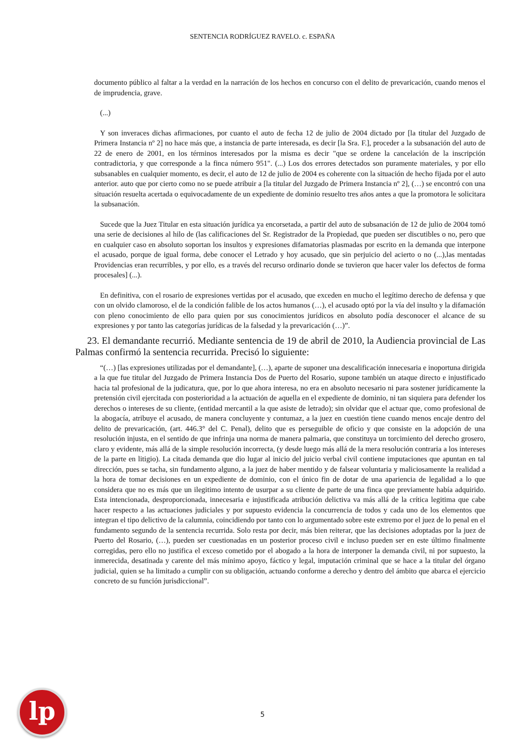SENTENCIA RODRÍGUEZ RAVELO. c. ESPAÑA
documento público al faltar a la verdad en la narración de los hechos en concurso con el delito de prevaricación, cuando menos el de imprudencia, grave.
(...)
Y son inveraces dichas afirmaciones, por cuanto el auto de fecha 12 de julio de 2004 dictado por [la titular del Juzgado de Primera Instancia nº 2] no hace más que, a instancia de parte interesada, es decir [la Sra. F.], proceder a la subsanación del auto de 22 de enero de 2001, en los términos interesados por la misma es decir "que se ordene la cancelación de la inscripción contradictoria, y que corresponde a la finca número 951". (...) Los dos errores detectados son puramente materiales, y por ello subsanables en cualquier momento, es decir, el auto de 12 de julio de 2004 es coherente con la situación de hecho fijada por el auto anterior. auto que por cierto como no se puede atribuir a [la titular del Juzgado de Primera Instancia nº 2], (…) se encontró con una situación resuelta acertada o equivocadamente de un expediente de dominio resuelto tres años antes a que la promotora le solicitara la subsanación.
Sucede que la Juez Titular en esta situación jurídica ya encorsetada, a partir del auto de subsanación de 12 de julio de 2004 tomó una serie de decisiones al hilo de (las calificaciones del Sr. Registrador de la Propiedad, que pueden ser discutibles o no, pero que en cualquier caso en absoluto soportan los insultos y expresiones difamatorias plasmadas por escrito en la demanda que interpone el acusado, porque de igual forma, debe conocer el Letrado y hoy acusado, que sin perjuicio del acierto o no (...),las mentadas Providencias eran recurribles, y por ello, es a través del recurso ordinario donde se tuvieron que hacer valer los defectos de forma procesales] (...).
En definitiva, con el rosario de expresiones vertidas por el acusado, que exceden en mucho el legítimo derecho de defensa y que con un olvido clamoroso, el de la condición falible de los actos humanos (…), el acusado optó por la vía del insulto y la difamación con pleno conocimiento de ello para quien por sus conocimientos jurídicos en absoluto podía desconocer el alcance de su expresiones y por tanto las categorías jurídicas de la falsedad y la prevaricación (…)”.
23. El demandante recurrió. Mediante sentencia de 19 de abril de 2010, la Audiencia provincial de Las Palmas confirmó la sentencia recurrida. Precisó lo siguiente:
“(…) [las expresiones utilizadas por el demandante], (…), aparte de suponer una descalificación innecesaria e inoportuna dirigida a la que fue titular del Juzgado de Primera Instancia Dos de Puerto del Rosario, supone también un ataque directo e injustificado hacia tal profesional de la judicatura, que, por lo que ahora interesa, no era en absoluto necesario ni para sostener jurídicamente la pretensión civil ejercitada con posterioridad a la actuación de aquella en el expediente de dominio, ni tan siquiera para defender los derechos o intereses de su cliente, (entidad mercantil a la que asiste de letrado); sin olvidar que el actuar que, como profesional de la abogacía, atribuye el acusado, de manera concluyente y contumaz, a la juez en cuestión tiene cuando menos encaje dentro del delito de prevaricación, (art. 446.3° del C. Penal), delito que es perseguible de oficio y que consiste en la adopción de una resolución injusta, en el sentido de que infrinja una norma de manera palmaria, que constituya un torcimiento del derecho grosero, claro y evidente, más allá de la simple resolución incorrecta, (y desde luego más allá de la mera resolución contraria a los intereses de la parte en litigio). La citada demanda que dio lugar al inicio del juicio verbal civil contiene imputaciones que apuntan en tal dirección, pues se tacha, sin fundamento alguno, a la juez de haber mentido y de falsear voluntaria y maliciosamente la realidad a la hora de tomar decisiones en un expediente de dominio, con el único fin de dotar de una apariencia de legalidad a lo que considera que no es más que un ilegitimo intento de usurpar a su cliente de parte de una finca que previamente había adquirido. Esta intencionada, desproporcionada, innecesaria e injustificada atribución delictiva va más allá de la crítica legitima que cabe hacer respecto a las actuaciones judiciales y por supuesto evidencia la concurrencia de todos y cada uno de los elementos que integran el tipo delictivo de la calumnia, coincidiendo por tanto con lo argumentado sobre este extremo por el juez de lo penal en el fundamento segundo de la sentencia recurrida. Solo resta por decir, más bien reiterar, que las decisiones adoptadas por la juez de Puerto del Rosario, (…), pueden ser cuestionadas en un posterior proceso civil e incluso pueden ser en este último finalmente corregidas, pero ello no justifica el exceso cometido por el abogado a la hora de interponer la demanda civil, ni por supuesto, la inmerecida, desatinada y carente del más mínimo apoyo, fáctico y legal, imputación criminal que se hace a la titular del órgano judicial, quien se ha limitado a cumplir con su obligación, actuando conforme a derecho y dentro del ámbito que abarca el ejercicio concreto de su función jurisdiccional”.
lp
5